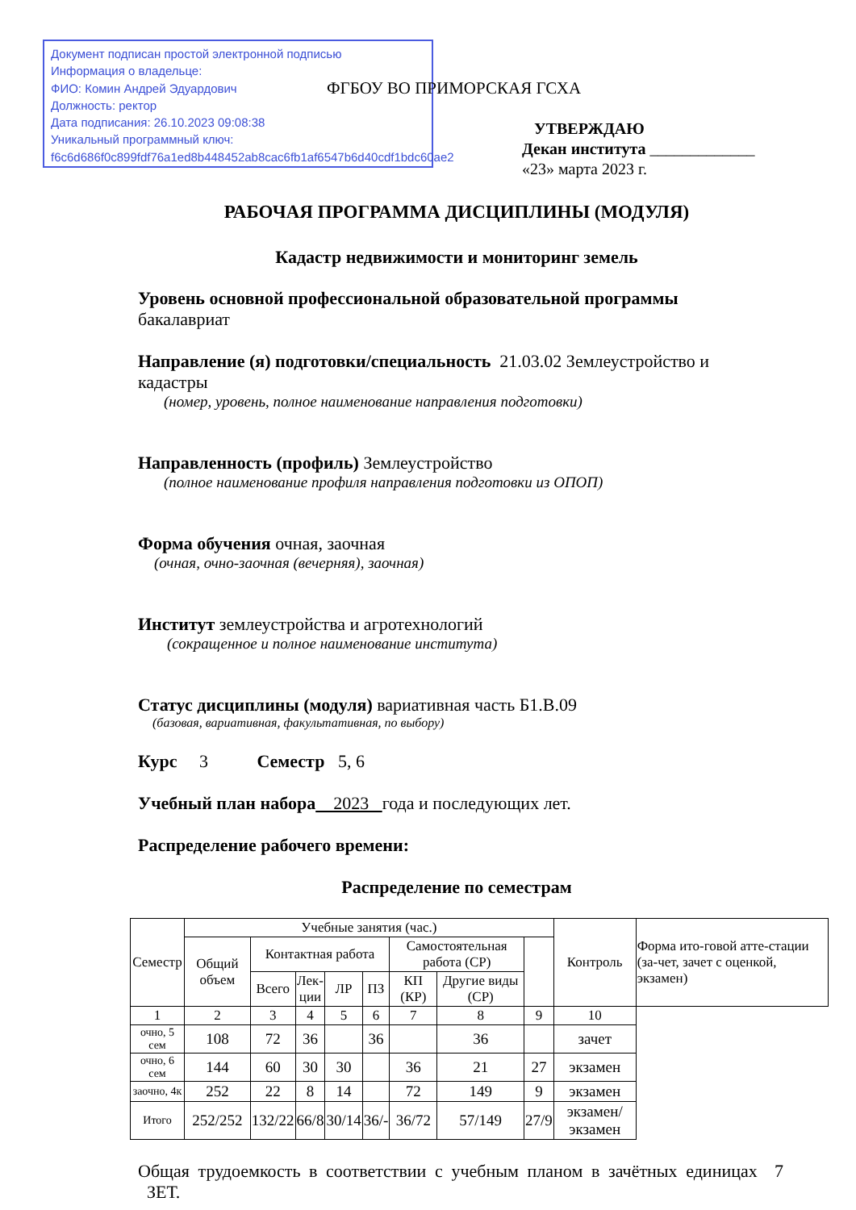Документ подписан простой электронной подписью
Информация о владельце:
ФИО: Комин Андрей Эдуардович
Должность: ректор
Дата подписания: 26.10.2023 09:08:38
Уникальный программный ключ:
f6c6d686f0c899fdf76a1ed8b448452ab8cac6fb1af6547b6d40cdf1bdc60ae2
ФГБОУ ВО ПРИМОРСКАЯ ГСХА
УТВЕРЖДАЮ
Декан института _____________
«23» марта 2023 г.
РАБОЧАЯ ПРОГРАММА ДИСЦИПЛИНЫ (МОДУЛЯ)
Кадастр недвижимости и мониторинг земель
Уровень основной профессиональной образовательной программы
бакалавриат
Направление (я) подготовки/специальность 21.03.02 Землеустройство и кадастры
(номер, уровень, полное наименование направления подготовки)
Направленность (профиль) Землеустройство
(полное наименование профиля направления подготовки из ОПОП)
Форма обучения очная, заочная
(очная, очно-заочная (вечерняя), заочная)
Институт землеустройства и агротехнологий
(сокращенное и полное наименование института)
Статус дисциплины (модуля) вариативная часть Б1.В.09
(базовая, вариативная, факультативная, по выбору)
Курс 3 Семестр 5, 6
Учебный план набора 2023 года и последующих лет.
Распределение рабочего времени:
Распределение по семестрам
| Семестр | Учебные занятия (час.) | | | | | | | | Контроль | Форма ито-говой атте-стации (за-чет, зачет с оценкой, экзамен) |
| | Общий объем | Контактная работа | | | | Самостоятельная работа (СР) | | | | |
| | | Всего | Лек- ции | ЛР | ПЗ | КП (КР) | Другие виды (СР) | | | |
| 1 | 2 | 3 | 4 | 5 | 6 | 7 | 8 | 9 | 10 | |
| очно, 5 сем | 108 | 72 | 36 | | 36 | | 36 | | зачет | |
| очно, 6 сем | 144 | 60 | 30 | 30 | | 36 | 21 | 27 | экзамен | |
| заочно, 4к | 252 | 22 | 8 | 14 | | 72 | 149 | 9 | экзамен | |
| Итого | 252/252 | 132/22 | 66/8 | 30/14 | 36/- | 36/72 | 57/149 | 27/9 | экзамен/ экзамен | |
Общая трудоемкость в соответствии с учебным планом в зачётных единицах 7 ЗЕТ.